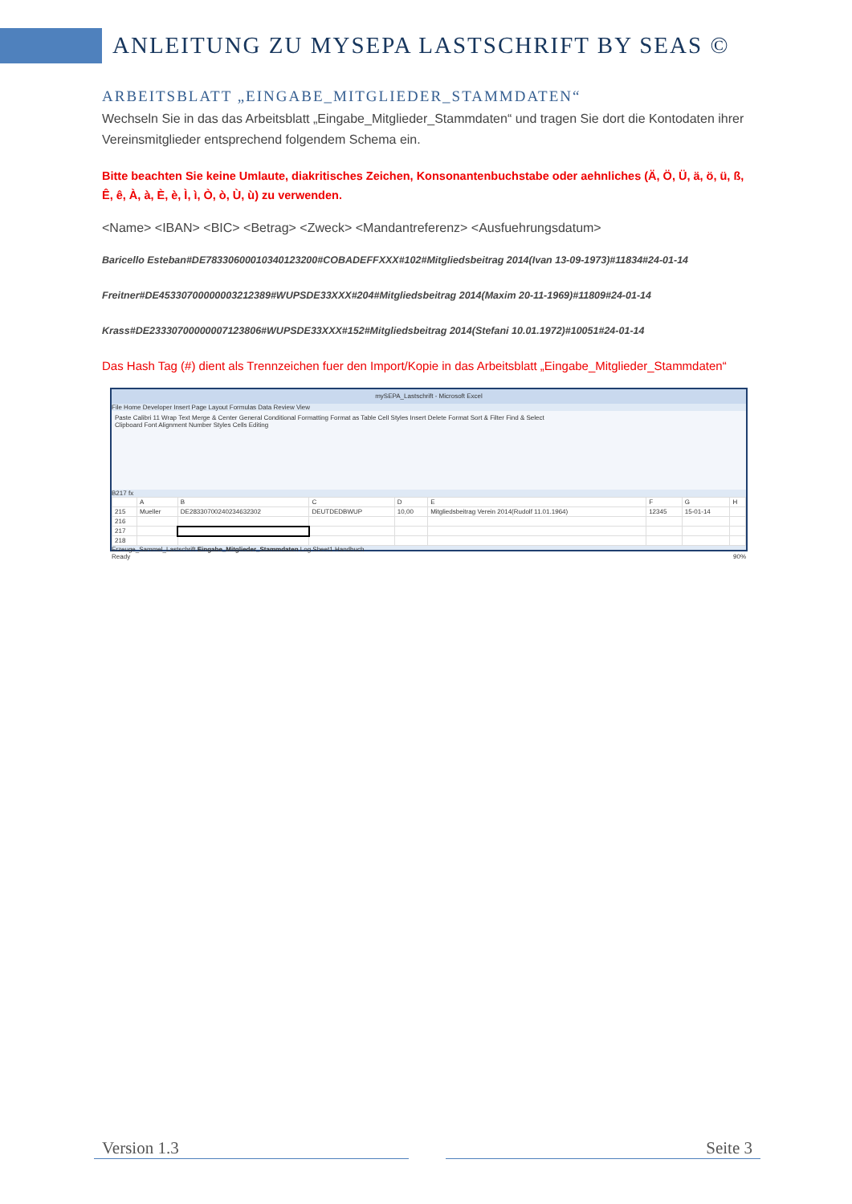ANLEITUNG ZU MYSEPA LASTSCHRIFT BY SEAS ©
ARBEITSBLATT „EINGABE_MITGLIEDER_STAMMDATEN“
Wechseln Sie in das das Arbeitsblatt „Eingabe_Mitglieder_Stammdaten“ und tragen Sie dort die Kontodaten ihrer Vereinsmitglieder entsprechend folgendem Schema ein.
Bitte beachten Sie keine Umlaute, diakritisches Zeichen, Konsonantenbuchstabe oder aehnliches (Ä, Ö, Ü, ä, ö, ü, ß, Ê, ê, À, à, È, è, Ì, ì, Ò, ò, Ù, ù) zu verwenden.
<Name> <IBAN> <BIC> <Betrag> <Zweck> <Mandantreferenz> <Ausfuehrungsdatum>
Baricello Esteban#DE78330600010340123200#COBADEFFXXX#102#Mitgliedsbeitrag 2014(Ivan 13-09-1973)#11834#24-01-14
Freitner#DE45330700000003212389#WUPSDE33XXX#204#Mitgliedsbeitrag 2014(Maxim 20-11-1969)#11809#24-01-14
Krass#DE23330700000007123806#WUPSDE33XXX#152#Mitgliedsbeitrag 2014(Stefani 10.01.1972)#10051#24-01-14
Das Hash Tag (#) dient als Trennzeichen fuer den Import/Kopie in das Arbeitsblatt „Eingabe_Mitglieder_Stammdaten“
mySEPA_Lastschrift - Microsoft Excel
File Home Developer Insert Page Layout Formulas Data Review View
Paste Calibri 11 Wrap Text Merge & Center General Conditional Formatting Format as Table Cell Styles Insert Delete Format Sort & Filter Find & Select
Clipboard Font Alignment Number Styles Cells Editing
B217 fx
| | A | B | C | D | E | F | G | H |
| 215 | Mueller | DE28330700240234632302 | DEUTDEDBWUP | 10,00 | Mitgliedsbeitrag Verein 2014(Rudolf 11.01.1964) | 12345 | 15-01-14 | |
| 216 | | | | | | | | |
| 217 | | | | | | | | |
| 218 | | | | | | | | |
Erzeuge_Sammel_Lastschrift Eingabe_Mitglieder_Stammdaten Log Sheet1 Handbuch
Ready 90%
Version 1.3 Seite 3